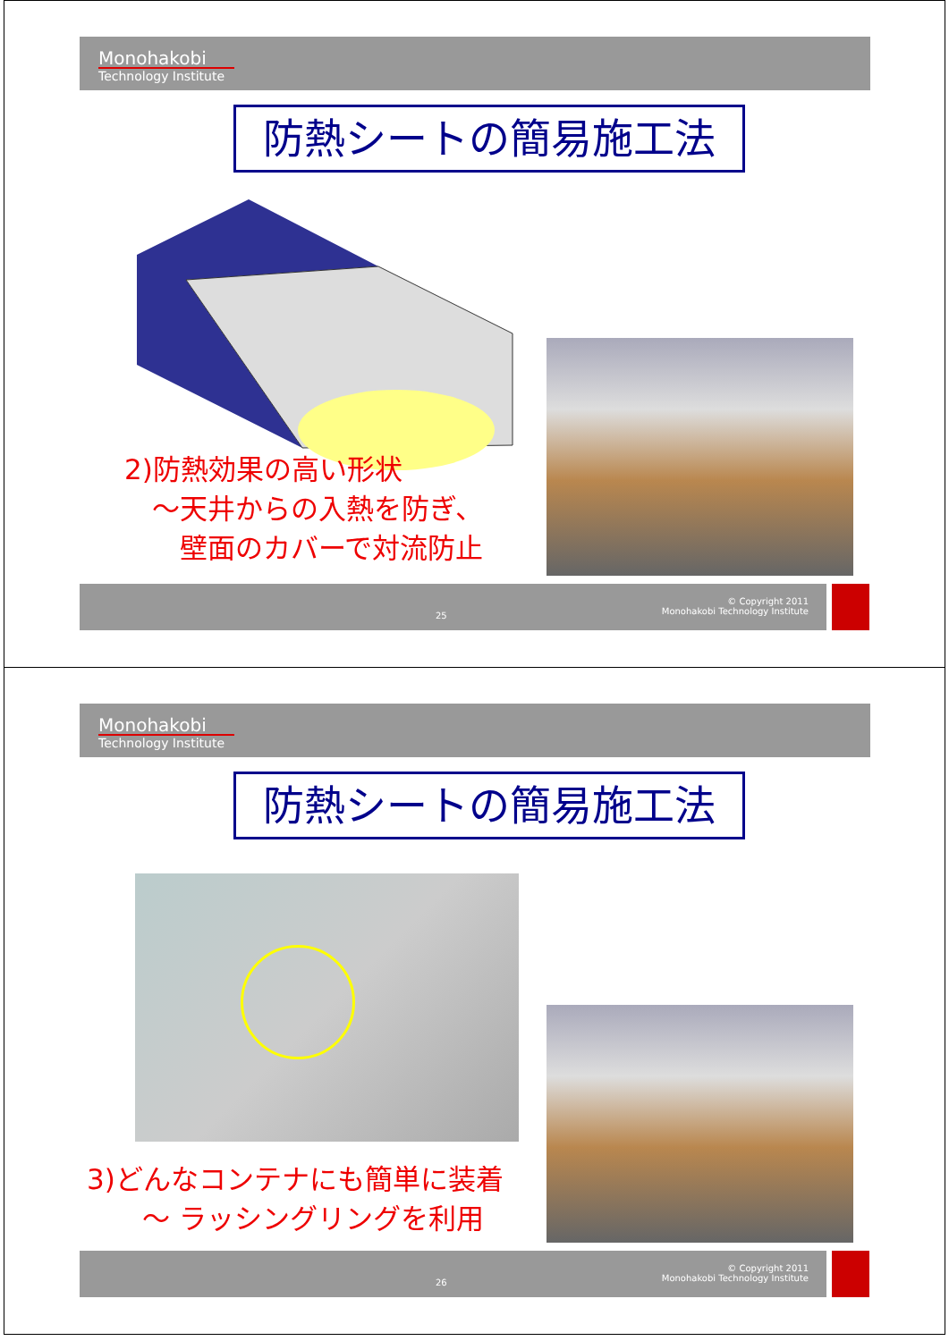Monohakobi
Technology Institute
防熱シートの簡易施工法
2)防熱効果の高い形状
　～天井からの入熱を防ぎ、
　　壁面のカバーで対流防止
25
© Copyright 2011
Monohakobi Technology Institute
Monohakobi
Technology Institute
防熱シートの簡易施工法
3)どんなコンテナにも簡単に装着
　　～ ラッシングリングを利用
26
© Copyright 2011
Monohakobi Technology Institute